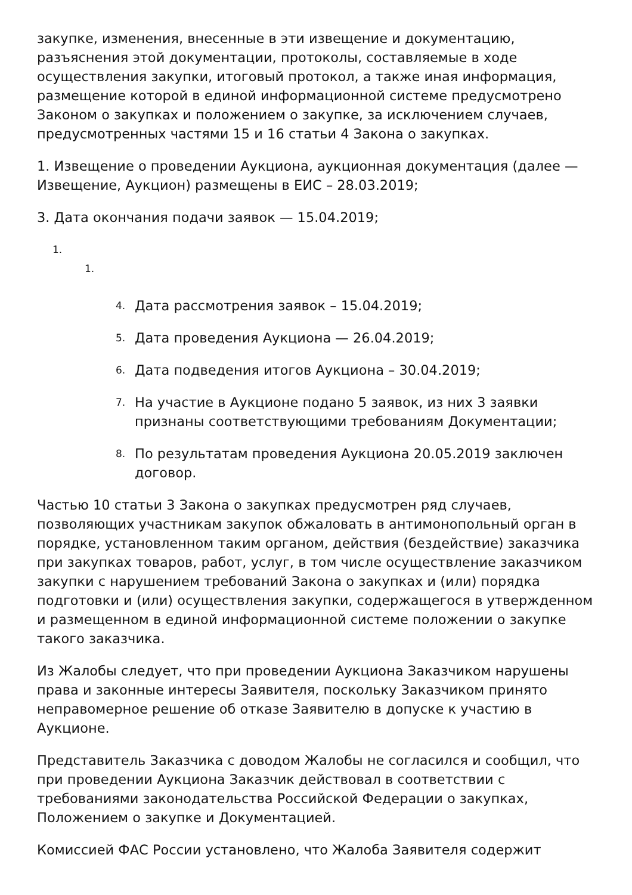закупке, изменения, внесенные в эти извещение и документацию, разъяснения этой документации, протоколы, составляемые в ходе осуществления закупки, итоговый протокол, а также иная информация, размещение которой в единой информационной системе предусмотрено Законом о закупках и положением о закупке, за исключением случаев, предусмотренных частями 15 и 16 статьи 4 Закона о закупках.
1. Извещение о проведении Аукциона, аукционная документация (далее — Извещение, Аукцион) размещены в ЕИС – 28.03.2019;
3. Дата окончания подачи заявок — 15.04.2019;
1.
1.
4. Дата рассмотрения заявок – 15.04.2019;
5. Дата проведения Аукциона — 26.04.2019;
6. Дата подведения итогов Аукциона – 30.04.2019;
7. На участие в Аукционе подано 5 заявок, из них 3 заявки признаны соответствующими требованиям Документации;
8. По результатам проведения Аукциона 20.05.2019 заключен договор.
Частью 10 статьи 3 Закона о закупках предусмотрен ряд случаев, позволяющих участникам закупок обжаловать в антимонопольный орган в порядке, установленном таким органом, действия (бездействие) заказчика при закупках товаров, работ, услуг, в том числе осуществление заказчиком закупки с нарушением требований Закона о закупках и (или) порядка подготовки и (или) осуществления закупки, содержащегося в утвержденном и размещенном в единой информационной системе положении о закупке такого заказчика.
Из Жалобы следует, что при проведении Аукциона Заказчиком нарушены права и законные интересы Заявителя, поскольку Заказчиком принято неправомерное решение об отказе Заявителю в допуске к участию в Аукционе.
Представитель Заказчика с доводом Жалобы не согласился и сообщил, что при проведении Аукциона Заказчик действовал в соответствии с требованиями законодательства Российской Федерации о закупках, Положением о закупке и Документацией.
Комиссией ФАС России установлено, что Жалоба Заявителя содержит